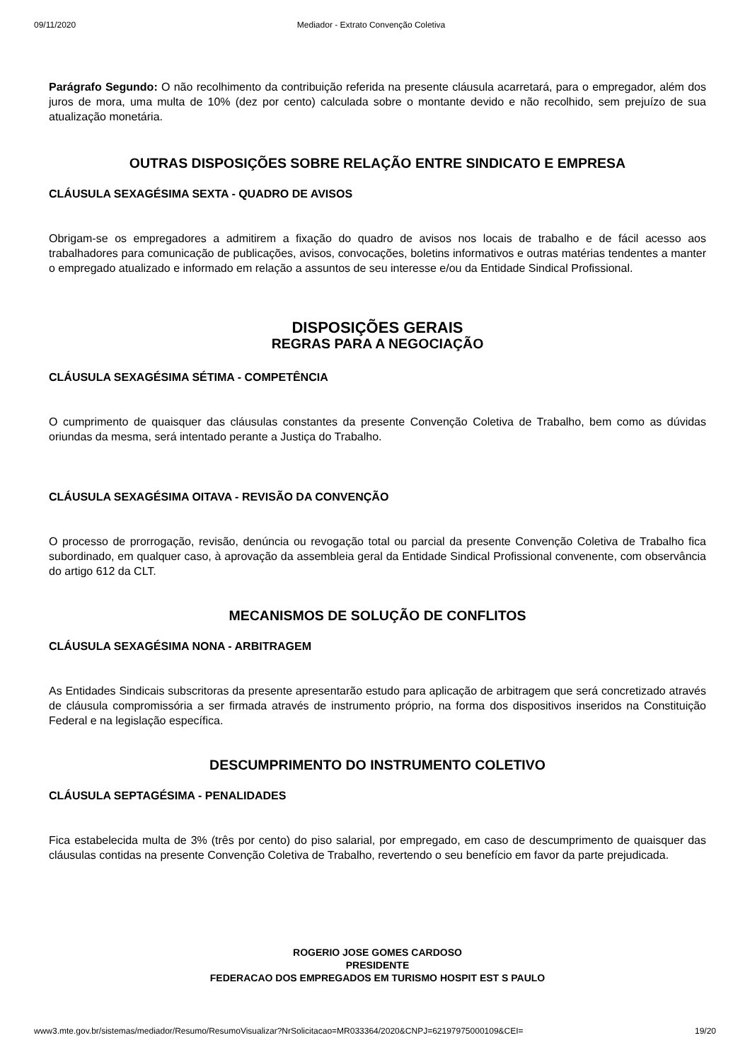09/11/2020 Mediador - Extrato Convenção Coletiva
Parágrafo Segundo: O não recolhimento da contribuição referida na presente cláusula acarretará, para o empregador, além dos juros de mora, uma multa de 10% (dez por cento) calculada sobre o montante devido e não recolhido, sem prejuízo de sua atualização monetária.
OUTRAS DISPOSIÇÕES SOBRE RELAÇÃO ENTRE SINDICATO E EMPRESA
CLÁUSULA SEXAGÉSIMA SEXTA - QUADRO DE AVISOS
Obrigam-se os empregadores a admitirem a fixação do quadro de avisos nos locais de trabalho e de fácil acesso aos trabalhadores para comunicação de publicações, avisos, convocações, boletins informativos e outras matérias tendentes a manter o empregado atualizado e informado em relação a assuntos de seu interesse e/ou da Entidade Sindical Profissional.
DISPOSIÇÕES GERAIS
REGRAS PARA A NEGOCIAÇÃO
CLÁUSULA SEXAGÉSIMA SÉTIMA - COMPETÊNCIA
O cumprimento de quaisquer das cláusulas constantes da presente Convenção Coletiva de Trabalho, bem como as dúvidas oriundas da mesma, será intentado perante a Justiça do Trabalho.
CLÁUSULA SEXAGÉSIMA OITAVA - REVISÃO DA CONVENÇÃO
O processo de prorrogação, revisão, denúncia ou revogação total ou parcial da presente Convenção Coletiva de Trabalho fica subordinado, em qualquer caso, à aprovação da assembleia geral da Entidade Sindical Profissional convenente, com observância do artigo 612 da CLT.
MECANISMOS DE SOLUÇÃO DE CONFLITOS
CLÁUSULA SEXAGÉSIMA NONA - ARBITRAGEM
As Entidades Sindicais subscritoras da presente apresentarão estudo para aplicação de arbitragem que será concretizado através de cláusula compromissória a ser firmada através de instrumento próprio, na forma dos dispositivos inseridos na Constituição Federal e na legislação específica.
DESCUMPRIMENTO DO INSTRUMENTO COLETIVO
CLÁUSULA SEPTAGÉSIMA - PENALIDADES
Fica estabelecida multa de 3% (três por cento) do piso salarial, por empregado, em caso de descumprimento de quaisquer das cláusulas contidas na presente Convenção Coletiva de Trabalho, revertendo o seu benefício em favor da parte prejudicada.
ROGERIO JOSE GOMES CARDOSO
PRESIDENTE
FEDERACAO DOS EMPREGADOS EM TURISMO HOSPIT EST S PAULO
www3.mte.gov.br/sistemas/mediador/Resumo/ResumoVisualizar?NrSolicitacao=MR033364/2020&CNPJ=62197975000109&CEI= 19/20